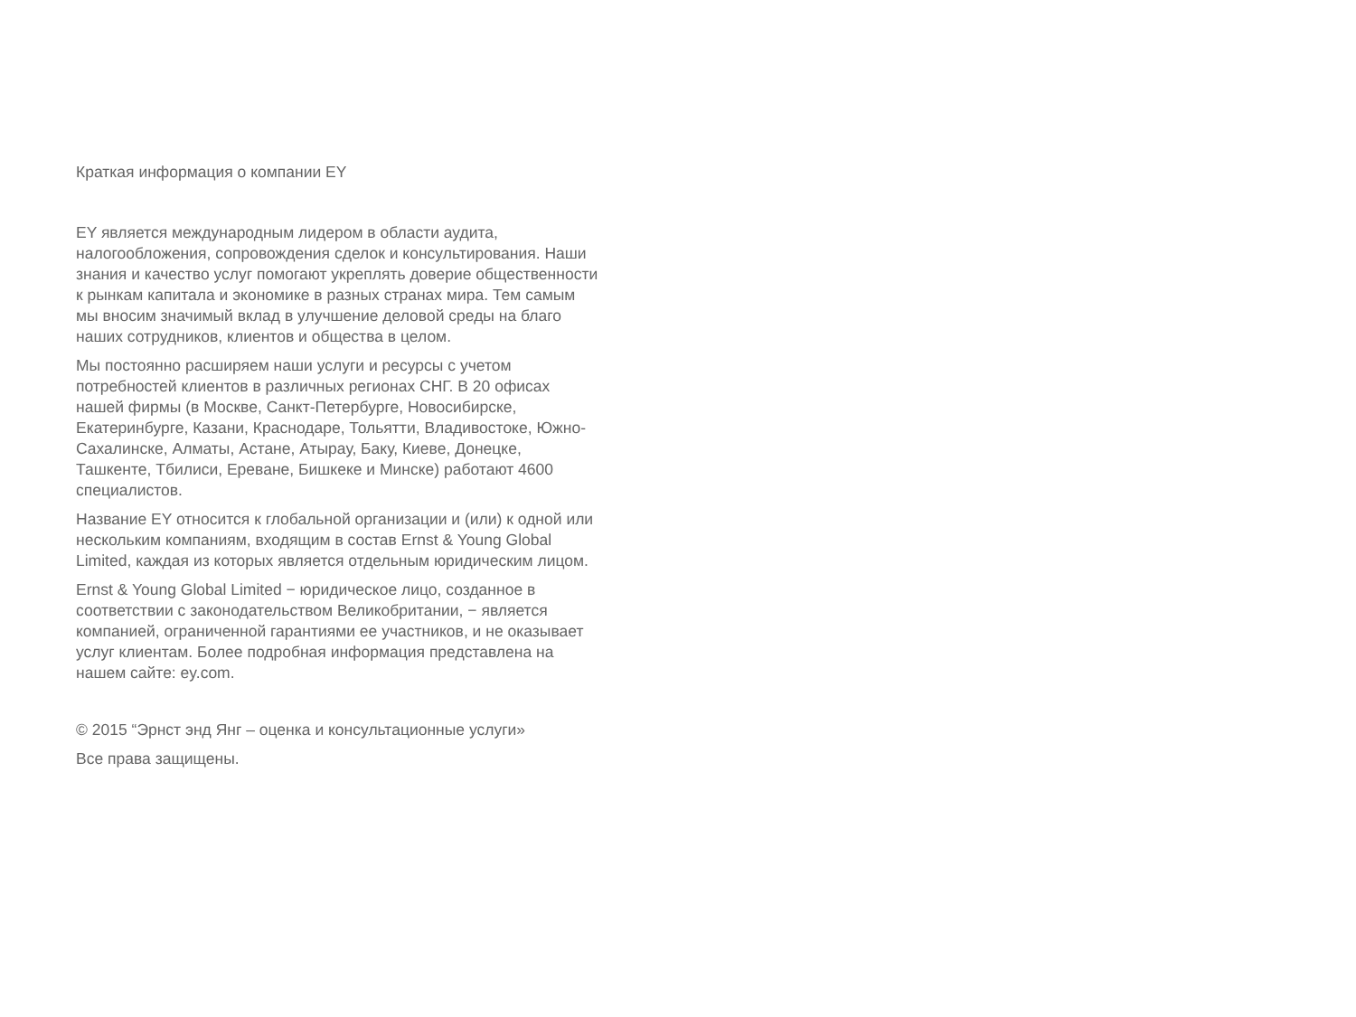Краткая информация о компании EY
EY является международным лидером в области аудита, налогообложения, сопровождения сделок и консультирования. Наши знания и качество услуг помогают укреплять доверие общественности к рынкам капитала и экономике в разных странах мира. Тем самым мы вносим значимый вклад в улучшение деловой среды на благо наших сотрудников, клиентов и общества в целом.
Мы постоянно расширяем наши услуги и ресурсы с учетом потребностей клиентов в различных регионах СНГ. В 20 офисах нашей фирмы (в Москве, Санкт-Петербурге, Новосибирске, Екатеринбурге, Казани, Краснодаре, Тольятти, Владивостоке, Южно-Сахалинске, Алматы, Астане, Атырау, Баку, Киеве, Донецке, Ташкенте, Тбилиси, Ереване, Бишкеке и Минске) работают 4600 специалистов.
Название EY относится к глобальной организации и (или) к одной или нескольким компаниям, входящим в состав Ernst & Young Global Limited, каждая из которых является отдельным юридическим лицом.
Ernst & Young Global Limited − юридическое лицо, созданное в соответствии с законодательством Великобритании, − является компанией, ограниченной гарантиями ее участников, и не оказывает услуг клиентам. Более подробная информация представлена на нашем сайте: ey.com.
© 2015 “Эрнст энд Янг – оценка и консультационные услуги»
Все права защищены.